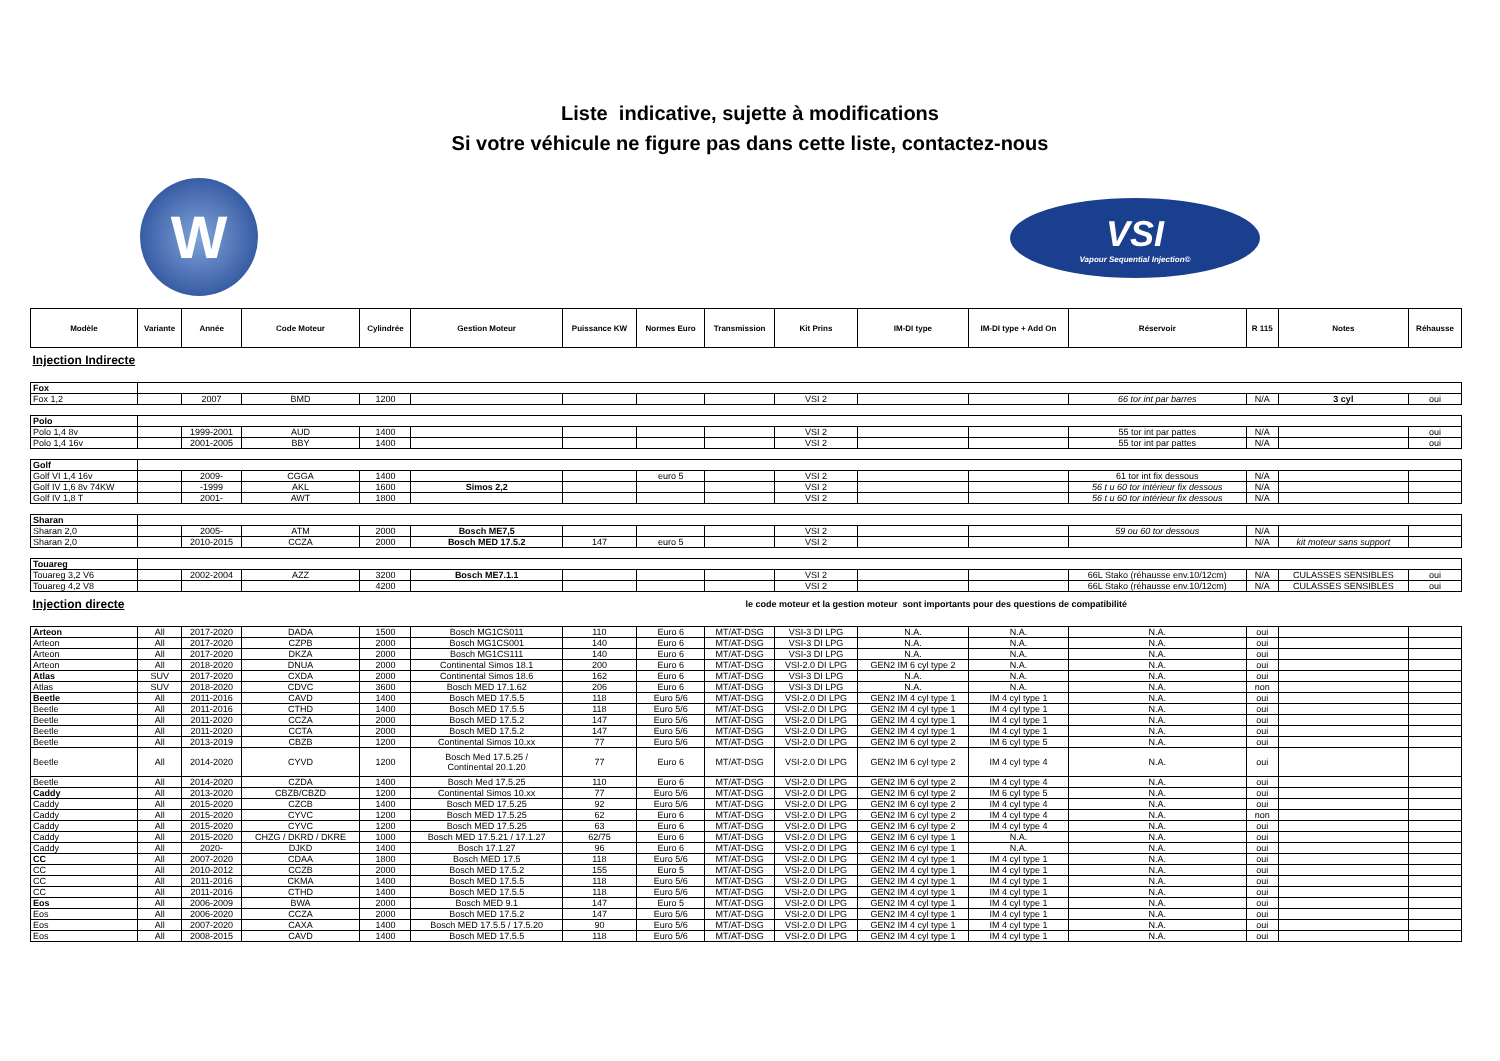Liste indicative, sujette à modifications
Si votre véhicule ne figure pas dans cette liste, contactez-nous
W
VSI
Vapour Sequential Injection©
| Modèle | Variante | Année | Code Moteur | Cylindrée | Gestion Moteur | Puissance KW | Normes Euro | Transmission | Kit Prins | IM-DI type | IM-DI type + Add On | Réservoir | R 115 | Notes | Réhausse |
| --- | --- | --- | --- | --- | --- | --- | --- | --- | --- | --- | --- | --- | --- | --- | --- |
| Injection Indirecte | | | | | | | | | | | | | | | |
| Fox | | | | | | | | | | | | | | | |
| Fox 1,2 | | 2007 | BMD | 1200 | | | | | VSI 2 | | | 66 tor int par barres | N/A | 3 cyl | oui |
| Polo | | | | | | | | | | | | | | | |
| Polo 1,4 8v | | 1999-2001 | AUD | 1400 | | | | | VSI 2 | | | 55 tor int par pattes | N/A | | oui |
| Polo 1,4 16v | | 2001-2005 | BBY | 1400 | | | | | VSI 2 | | | 55 tor int par pattes | N/A | | oui |
| Golf | | | | | | | | | | | | | | | |
| Golf VI 1,4 16v | | 2009- | CGGA | 1400 | | | euro 5 | | VSI 2 | | | 61 tor int fix dessous | N/A | | |
| Golf IV 1,6 8v 74KW | | -1999 | AKL | 1600 | Simos 2,2 | | | | VSI 2 | | | 56 t u 60 tor intérieur fix dessous | N/A | | |
| Golf IV 1,8 T | | 2001- | AWT | 1800 | | | | | VSI 2 | | | 56 t u 60 tor intérieur fix dessous | N/A | | |
| Sharan | | | | | | | | | | | | | | | |
| Sharan 2,0 | | 2005- | ATM | 2000 | Bosch ME7,5 | | | | VSI 2 | | | 59 ou 60 tor dessous | N/A | | |
| Sharan 2,0 | | 2010-2015 | CCZA | 2000 | Bosch MED 17.5.2 | 147 | euro 5 | | VSI 2 | | | | N/A | kit moteur sans support | |
| Touareg | | | | | | | | | | | | | | | |
| Touareg 3,2 V6 | | 2002-2004 | AZZ | 3200 | Bosch ME7.1.1 | | | | VSI 2 | | | 66L Stako (réhausse env.10/12cm) | N/A | CULASSES SENSIBLES | oui |
| Touareg 4,2 V8 | | | | 4200 | | | | | VSI 2 | | | 66L Stako (réhausse env.10/12cm) | N/A | CULASSES SENSIBLES | oui |
| Injection directe | | | | | le code moteur et la gestion moteur sont importants pour des questions de compatibilité | | | | | | | | | | |
| Arteon | All | 2017-2020 | DADA | 1500 | Bosch MG1CS011 | 110 | Euro 6 | MT/AT-DSG | VSI-3 DI LPG | N.A. | N.A. | N.A. | oui | | |
| Arteon | All | 2017-2020 | CZPB | 2000 | Bosch MG1CS001 | 140 | Euro 6 | MT/AT-DSG | VSI-3 DI LPG | N.A. | N.A. | N.A. | oui | | |
| Arteon | All | 2017-2020 | DKZA | 2000 | Bosch MG1CS111 | 140 | Euro 6 | MT/AT-DSG | VSI-3 DI LPG | N.A. | N.A. | N.A. | oui | | |
| Arteon | All | 2018-2020 | DNUA | 2000 | Continental Simos 18.1 | 200 | Euro 6 | MT/AT-DSG | VSI-2.0 DI LPG | GEN2 IM 6 cyl type 2 | N.A. | N.A. | oui | | |
| Atlas | SUV | 2017-2020 | CXDA | 2000 | Continental Simos 18.6 | 162 | Euro 6 | MT/AT-DSG | VSI-3 DI LPG | N.A. | N.A. | N.A. | oui | | |
| Atlas | SUV | 2018-2020 | CDVC | 3600 | Bosch MED 17.1.62 | 206 | Euro 6 | MT/AT-DSG | VSI-3 DI LPG | N.A. | N.A. | N.A. | non | | |
| Beetle | All | 2011-2016 | CAVD | 1400 | Bosch MED 17.5.5 | 118 | Euro 5/6 | MT/AT-DSG | VSI-2.0 DI LPG | GEN2 IM 4 cyl type 1 | IM 4 cyl type 1 | N.A. | oui | | |
| Beetle | All | 2011-2016 | CTHD | 1400 | Bosch MED 17.5.5 | 118 | Euro 5/6 | MT/AT-DSG | VSI-2.0 DI LPG | GEN2 IM 4 cyl type 1 | IM 4 cyl type 1 | N.A. | oui | | |
| Beetle | All | 2011-2020 | CCZA | 2000 | Bosch MED 17.5.2 | 147 | Euro 5/6 | MT/AT-DSG | VSI-2.0 DI LPG | GEN2 IM 4 cyl type 1 | IM 4 cyl type 1 | N.A. | oui | | |
| Beetle | All | 2011-2020 | CCTA | 2000 | Bosch MED 17.5.2 | 147 | Euro 5/6 | MT/AT-DSG | VSI-2.0 DI LPG | GEN2 IM 4 cyl type 1 | IM 4 cyl type 1 | N.A. | oui | | |
| Beetle | All | 2013-2019 | CBZB | 1200 | Continental Simos 10.xx | 77 | Euro 5/6 | MT/AT-DSG | VSI-2.0 DI LPG | GEN2 IM 6 cyl type 2 | IM 6 cyl type 5 | N.A. | oui | | |
| Beetle | All | 2014-2020 | CYVD | 1200 | Bosch Med 17.5.25 / Continental 20.1.20 | 77 | Euro 6 | MT/AT-DSG | VSI-2.0 DI LPG | GEN2 IM 6 cyl type 2 | IM 4 cyl type 4 | N.A. | oui | | |
| Beetle | All | 2014-2020 | CZDA | 1400 | Bosch Med 17.5.25 | 110 | Euro 6 | MT/AT-DSG | VSI-2.0 DI LPG | GEN2 IM 6 cyl type 2 | IM 4 cyl type 4 | N.A. | oui | | |
| Caddy | All | 2013-2020 | CBZB/CBZD | 1200 | Continental Simos 10.xx | 77 | Euro 5/6 | MT/AT-DSG | VSI-2.0 DI LPG | GEN2 IM 6 cyl type 2 | IM 6 cyl type 5 | N.A. | oui | | |
| Caddy | All | 2015-2020 | CZCB | 1400 | Bosch MED 17.5.25 | 92 | Euro 5/6 | MT/AT-DSG | VSI-2.0 DI LPG | GEN2 IM 6 cyl type 2 | IM 4 cyl type 4 | N.A. | oui | | |
| Caddy | All | 2015-2020 | CYVC | 1200 | Bosch MED 17.5.25 | 62 | Euro 6 | MT/AT-DSG | VSI-2.0 DI LPG | GEN2 IM 6 cyl type 2 | IM 4 cyl type 4 | N.A. | non | | |
| Caddy | All | 2015-2020 | CYVC | 1200 | Bosch MED 17.5.25 | 63 | Euro 6 | MT/AT-DSG | VSI-2.0 DI LPG | GEN2 IM 6 cyl type 2 | IM 4 cyl type 4 | N.A. | oui | | |
| Caddy | All | 2015-2020 | CHZG / DKRD / DKRE | 1000 | Bosch MED 17.5.21 / 17.1.27 | 62/75 | Euro 6 | MT/AT-DSG | VSI-2.0 DI LPG | GEN2 IM 6 cyl type 1 | N.A. | N.A. | oui | | |
| Caddy | All | 2020- | DJKD | 1400 | Bosch 17.1.27 | 96 | Euro 6 | MT/AT-DSG | VSI-2.0 DI LPG | GEN2 IM 6 cyl type 1 | N.A. | N.A. | oui | | |
| CC | All | 2007-2020 | CDAA | 1800 | Bosch MED 17.5 | 118 | Euro 5/6 | MT/AT-DSG | VSI-2.0 DI LPG | GEN2 IM 4 cyl type 1 | IM 4 cyl type 1 | N.A. | oui | | |
| CC | All | 2010-2012 | CCZB | 2000 | Bosch MED 17.5.2 | 155 | Euro 5 | MT/AT-DSG | VSI-2.0 DI LPG | GEN2 IM 4 cyl type 1 | IM 4 cyl type 1 | N.A. | oui | | |
| CC | All | 2011-2016 | CKMA | 1400 | Bosch MED 17.5.5 | 118 | Euro 5/6 | MT/AT-DSG | VSI-2.0 DI LPG | GEN2 IM 4 cyl type 1 | IM 4 cyl type 1 | N.A. | oui | | |
| CC | All | 2011-2016 | CTHD | 1400 | Bosch MED 17.5.5 | 118 | Euro 5/6 | MT/AT-DSG | VSI-2.0 DI LPG | GEN2 IM 4 cyl type 1 | IM 4 cyl type 1 | N.A. | oui | | |
| Eos | All | 2006-2009 | BWA | 2000 | Bosch MED 9.1 | 147 | Euro 5 | MT/AT-DSG | VSI-2.0 DI LPG | GEN2 IM 4 cyl type 1 | IM 4 cyl type 1 | N.A. | oui | | |
| Eos | All | 2006-2020 | CCZA | 2000 | Bosch MED 17.5.2 | 147 | Euro 5/6 | MT/AT-DSG | VSI-2.0 DI LPG | GEN2 IM 4 cyl type 1 | IM 4 cyl type 1 | N.A. | oui | | |
| Eos | All | 2007-2020 | CAXA | 1400 | Bosch MED 17.5.5 / 17.5.20 | 90 | Euro 5/6 | MT/AT-DSG | VSI-2.0 DI LPG | GEN2 IM 4 cyl type 1 | IM 4 cyl type 1 | N.A. | oui | | |
| Eos | All | 2008-2015 | CAVD | 1400 | Bosch MED 17.5.5 | 118 | Euro 5/6 | MT/AT-DSG | VSI-2.0 DI LPG | GEN2 IM 4 cyl type 1 | IM 4 cyl type 1 | N.A. | oui | | |